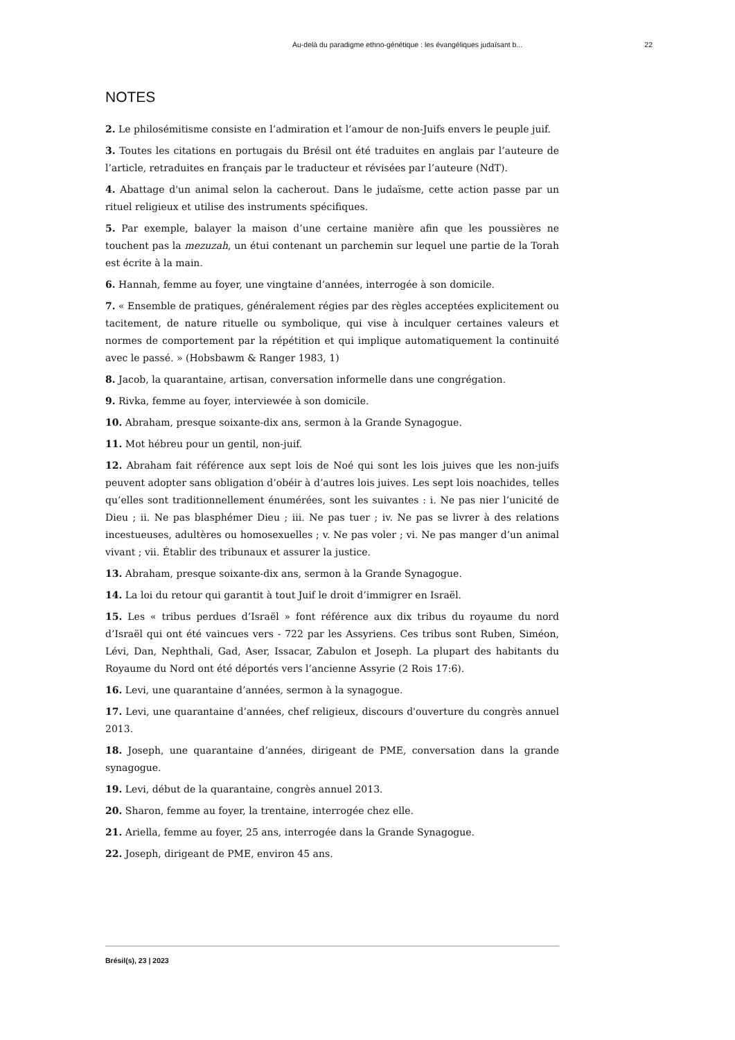Au-delà du paradigme ethno-génétique : les évangéliques judaïsant b... 22
NOTES
2. Le philosémitisme consiste en l’admiration et l’amour de non-Juifs envers le peuple juif.
3. Toutes les citations en portugais du Brésil ont été traduites en anglais par l’auteure de l’article, retraduites en français par le traducteur et révisées par l’auteure (NdT).
4. Abattage d'un animal selon la cacherout. Dans le judaïsme, cette action passe par un rituel religieux et utilise des instruments spécifiques.
5. Par exemple, balayer la maison d’une certaine manière afin que les poussières ne touchent pas la mezuzah, un étui contenant un parchemin sur lequel une partie de la Torah est écrite à la main.
6. Hannah, femme au foyer, une vingtaine d’années, interrogée à son domicile.
7. « Ensemble de pratiques, généralement régies par des règles acceptées explicitement ou tacitement, de nature rituelle ou symbolique, qui vise à inculquer certaines valeurs et normes de comportement par la répétition et qui implique automatiquement la continuité avec le passé. » (Hobsbawm & Ranger 1983, 1)
8. Jacob, la quarantaine, artisan, conversation informelle dans une congrégation.
9. Rivka, femme au foyer, interviewée à son domicile.
10. Abraham, presque soixante-dix ans, sermon à la Grande Synagogue.
11. Mot hébreu pour un gentil, non-juif.
12. Abraham fait référence aux sept lois de Noé qui sont les lois juives que les non-juifs peuvent adopter sans obligation d’obéir à d’autres lois juives. Les sept lois noachides, telles qu’elles sont traditionnellement énumérées, sont les suivantes : i. Ne pas nier l’unicité de Dieu ; ii. Ne pas blasphémer Dieu ; iii. Ne pas tuer ; iv. Ne pas se livrer à des relations incestueuses, adultères ou homosexuelles ; v. Ne pas voler ; vi. Ne pas manger d’un animal vivant ; vii. Établir des tribunaux et assurer la justice.
13. Abraham, presque soixante-dix ans, sermon à la Grande Synagogue.
14. La loi du retour qui garantit à tout Juif le droit d’immigrer en Israël.
15. Les « tribus perdues d’Israël » font référence aux dix tribus du royaume du nord d’Israël qui ont été vaincues vers - 722 par les Assyriens. Ces tribus sont Ruben, Siméon, Lévi, Dan, Nephthali, Gad, Aser, Issacar, Zabulon et Joseph. La plupart des habitants du Royaume du Nord ont été déportés vers l’ancienne Assyrie (2 Rois 17:6).
16. Levi, une quarantaine d’années, sermon à la synagogue.
17. Levi, une quarantaine d’années, chef religieux, discours d'ouverture du congrès annuel 2013.
18. Joseph, une quarantaine d’années, dirigeant de PME, conversation dans la grande synagogue.
19. Levi, début de la quarantaine, congrès annuel 2013.
20. Sharon, femme au foyer, la trentaine, interrogée chez elle.
21. Ariella, femme au foyer, 25 ans, interrogée dans la Grande Synagogue.
22. Joseph, dirigeant de PME, environ 45 ans.
Brésil(s), 23 | 2023